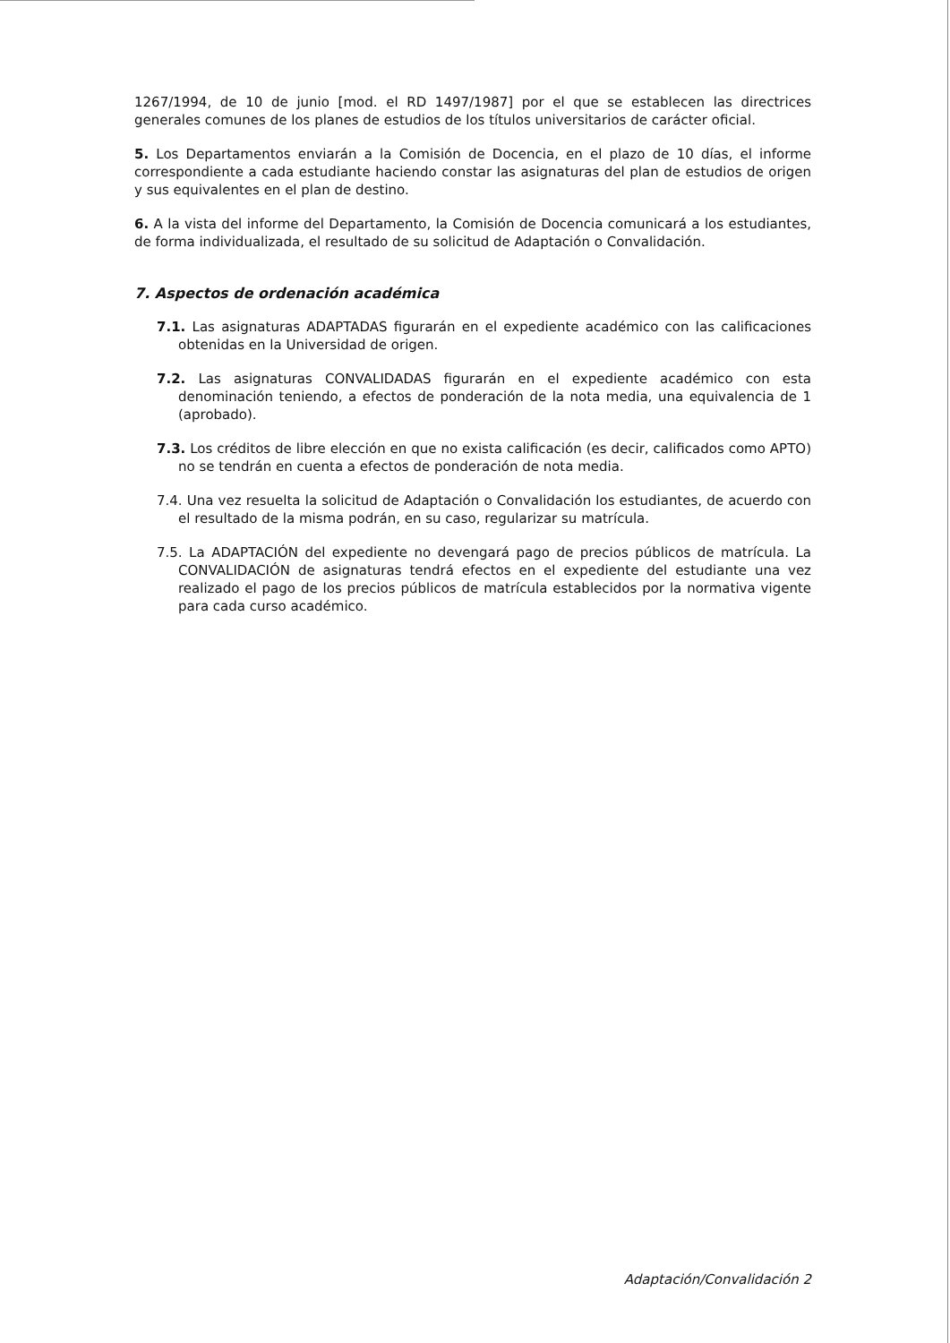1267/1994, de 10 de junio [mod. el RD 1497/1987] por el que se establecen las directrices generales comunes de los planes de estudios de los títulos universitarios de carácter oficial.
5. Los Departamentos enviarán a la Comisión de Docencia, en el plazo de 10 días, el informe correspondiente a cada estudiante haciendo constar las asignaturas del plan de estudios de origen y sus equivalentes en el plan de destino.
6. A la vista del informe del Departamento, la Comisión de Docencia comunicará a los estudiantes, de forma individualizada, el resultado de su solicitud de Adaptación o Convalidación.
7. Aspectos de ordenación académica
7.1. Las asignaturas ADAPTADAS figurarán en el expediente académico con las calificaciones obtenidas en la Universidad de origen.
7.2. Las asignaturas CONVALIDADAS figurarán en el expediente académico con esta denominación teniendo, a efectos de ponderación de la nota media, una equivalencia de 1 (aprobado).
7.3. Los créditos de libre elección en que no exista calificación (es decir, calificados como APTO) no se tendrán en cuenta a efectos de ponderación de nota media.
7.4. Una vez resuelta la solicitud de Adaptación o Convalidación los estudiantes, de acuerdo con el resultado de la misma podrán, en su caso, regularizar su matrícula.
7.5. La ADAPTACIÓN del expediente no devengará pago de precios públicos de matrícula. La CONVALIDACIÓN de asignaturas tendrá efectos en el expediente del estudiante una vez realizado el pago de los precios públicos de matrícula establecidos por la normativa vigente para cada curso académico.
Adaptación/Convalidación 2